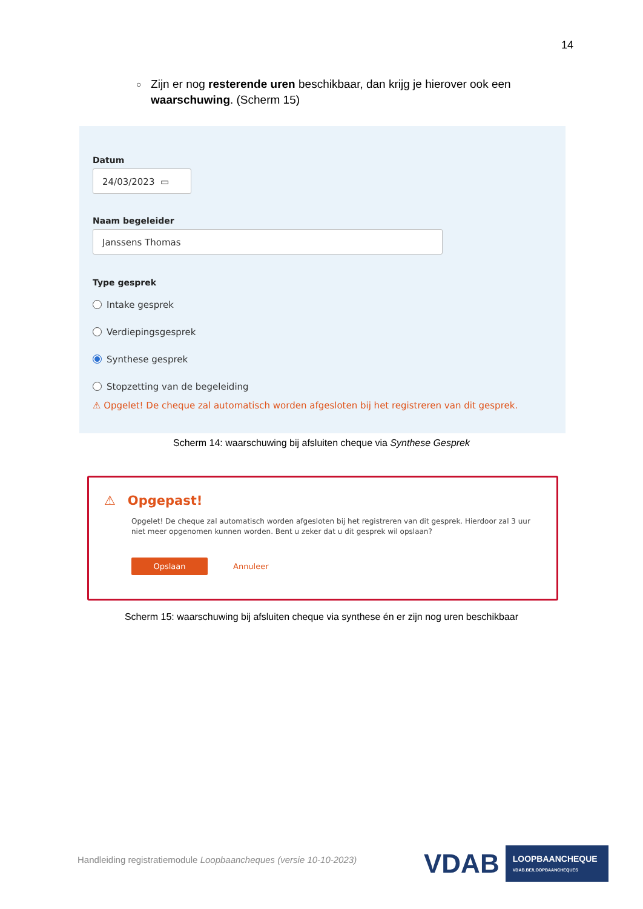14
○
Zijn er nog resterende uren beschikbaar, dan krijg je hierover ook een waarschuwing. (Scherm 15)
Datum
24/03/2023 ▭
Naam begeleider
Janssens Thomas
Type gesprek
Intake gesprek
Verdiepingsgesprek
Synthese gesprek
Stopzetting van de begeleiding
⚠ Opgelet! De cheque zal automatisch worden afgesloten bij het registreren van dit gesprek.
Scherm 14: waarschuwing bij afsluiten cheque via Synthese Gesprek
⚠ Opgepast!
Opgelet! De cheque zal automatisch worden afgesloten bij het registreren van dit gesprek. Hierdoor zal 3 uur niet meer opgenomen kunnen worden. Bent u zeker dat u dit gesprek wil opslaan?
Opslaan
Annuleer
Scherm 15: waarschuwing bij afsluiten cheque via synthese én er zijn nog uren beschikbaar
Handleiding registratiemodule Loopbaancheques (versie 10-10-2023)
VDAB LOOPBAANCHEQUE
VDAB.BE/LOOPBAANCHEQUES